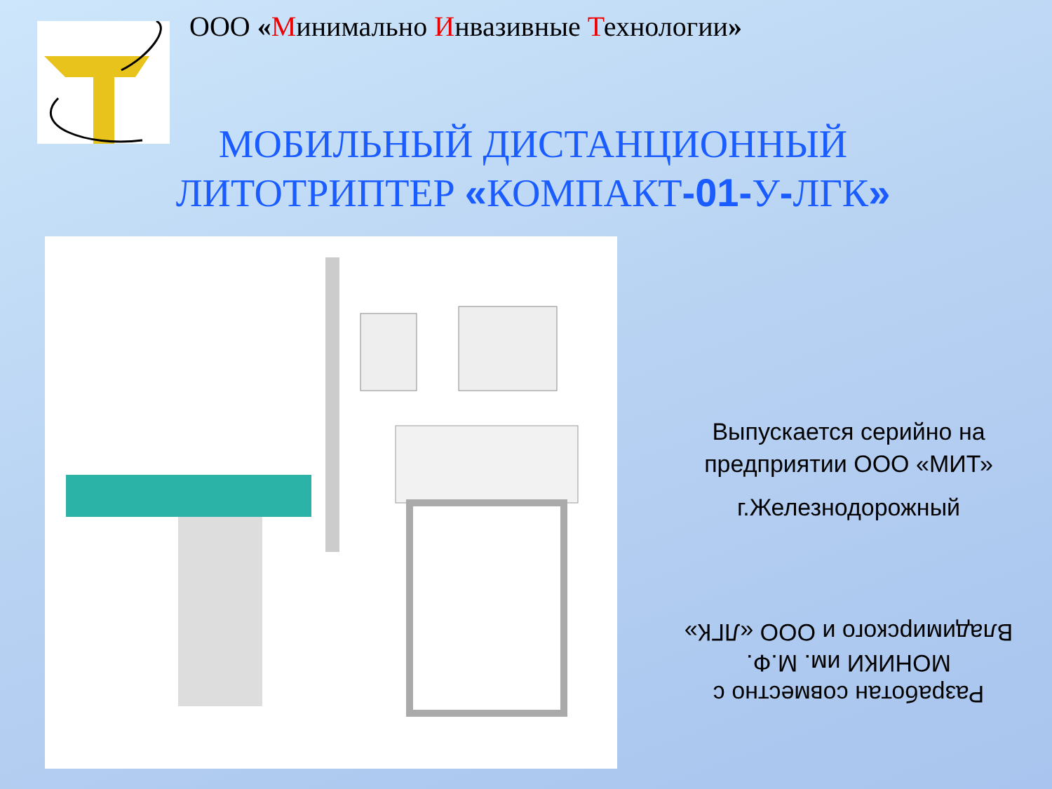ООО «Минимально Инвазивные Технологии»
МОБИЛЬНЫЙ ДИСТАНЦИОННЫЙ
ЛИТОТРИПТЕР «КОМПАКТ-01-У-ЛГК»
Выпускается серийно на предприятии ООО «МИТ»
г.Железнодорожный
Разработан совместно с МОНИКИ им. М.Ф. Владимирского и ООО «ЛГК»